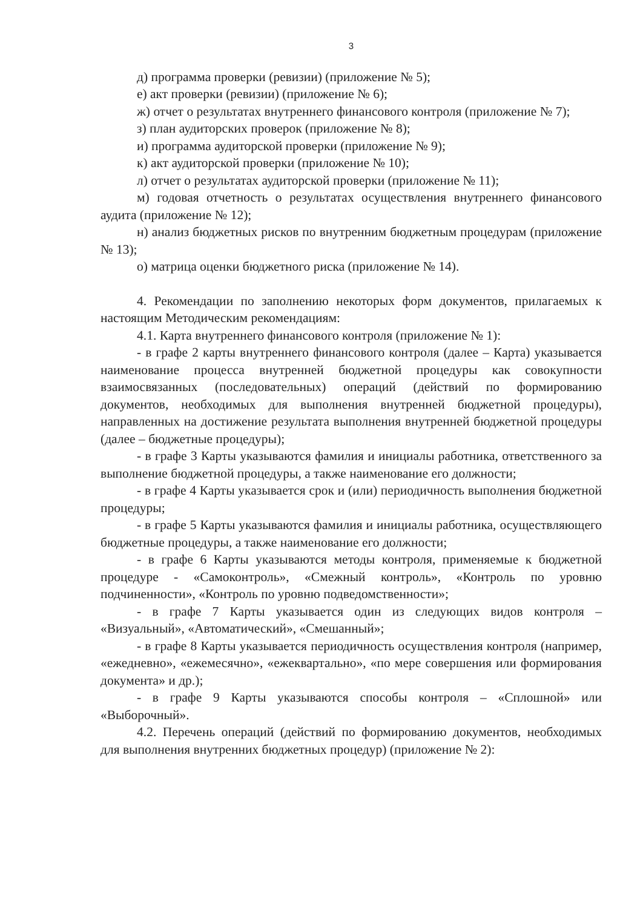3
д) программа проверки (ревизии) (приложение № 5);
е) акт проверки (ревизии) (приложение № 6);
ж) отчет о результатах внутреннего финансового контроля (приложение № 7);
з) план аудиторских проверок (приложение № 8);
и) программа аудиторской проверки (приложение № 9);
к) акт аудиторской проверки (приложение № 10);
л) отчет о результатах аудиторской проверки (приложение № 11);
м) годовая отчетность о результатах осуществления внутреннего финансового аудита (приложение № 12);
н) анализ бюджетных рисков по внутренним бюджетным процедурам (приложение № 13);
о) матрица оценки бюджетного риска (приложение № 14).
4. Рекомендации по заполнению некоторых форм документов, прилагаемых к настоящим Методическим рекомендациям:
4.1. Карта внутреннего финансового контроля (приложение № 1):
- в графе 2 карты внутреннего финансового контроля (далее – Карта) указывается наименование процесса внутренней бюджетной процедуры как совокупности взаимосвязанных (последовательных) операций (действий по формированию документов, необходимых для выполнения внутренней бюджетной процедуры), направленных на достижение результата выполнения внутренней бюджетной процедуры (далее – бюджетные процедуры);
- в графе 3 Карты указываются фамилия и инициалы работника, ответственного за выполнение бюджетной процедуры, а также наименование его должности;
- в графе 4 Карты указывается срок и (или) периодичность выполнения бюджетной процедуры;
- в графе 5 Карты указываются фамилия и инициалы работника, осуществляющего бюджетные процедуры, а также наименование его должности;
- в графе 6 Карты указываются методы контроля, применяемые к бюджетной процедуре - «Самоконтроль», «Смежный контроль», «Контроль по уровню подчиненности», «Контроль по уровню подведомственности»;
- в графе 7 Карты указывается один из следующих видов контроля – «Визуальный», «Автоматический», «Смешанный»;
- в графе 8 Карты указывается периодичность осуществления контроля (например, «ежедневно», «ежемесячно», «ежеквартально», «по мере совершения или формирования документа» и др.);
- в графе 9 Карты указываются способы контроля – «Сплошной» или «Выборочный».
4.2. Перечень операций (действий по формированию документов, необходимых для выполнения внутренних бюджетных процедур) (приложение № 2):